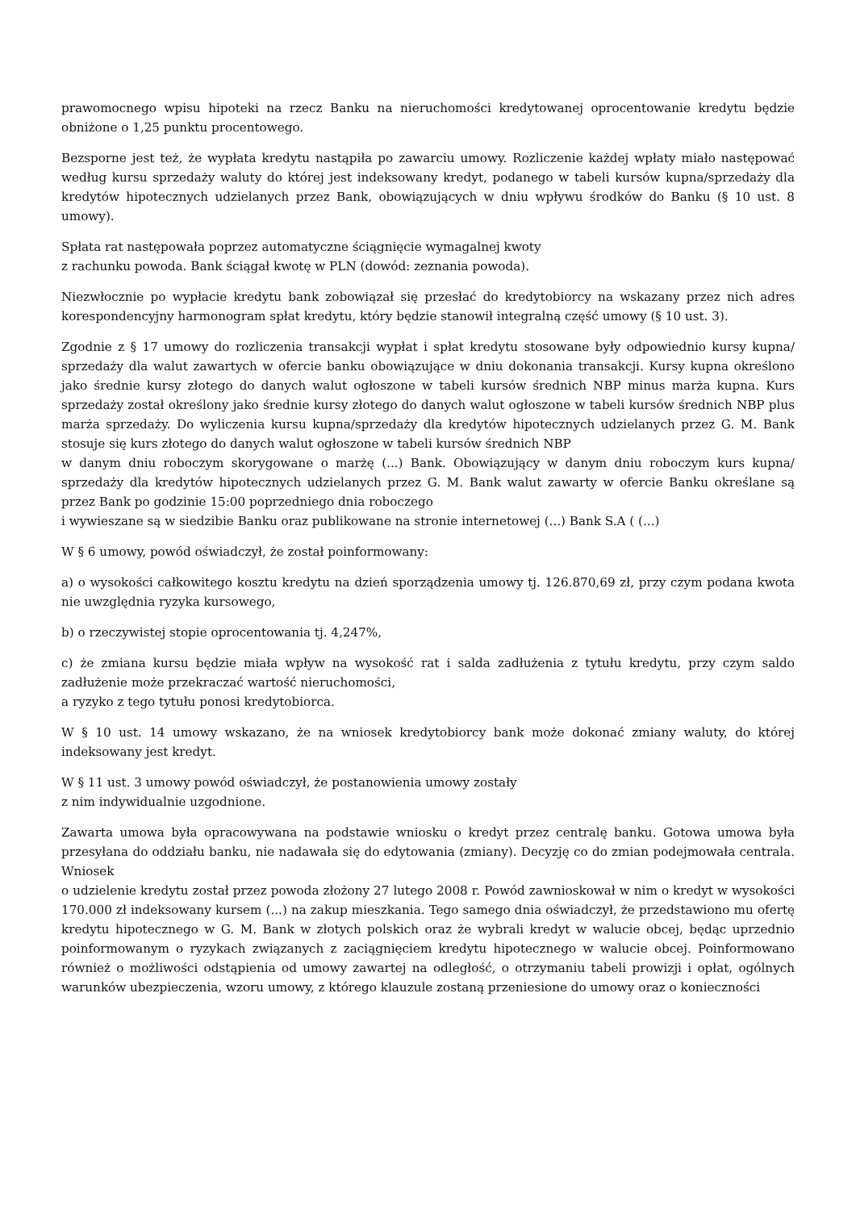prawomocnego wpisu hipoteki na rzecz Banku na nieruchomości kredytowanej oprocentowanie kredytu będzie obniżone o 1,25 punktu procentowego.
Bezsporne jest też, że wypłata kredytu nastąpiła po zawarciu umowy. Rozliczenie każdej wpłaty miało następować według kursu sprzedaży waluty do której jest indeksowany kredyt, podanego w tabeli kursów kupna/sprzedaży dla kredytów hipotecznych udzielanych przez Bank, obowiązujących w dniu wpływu środków do Banku (§ 10 ust. 8 umowy).
Spłata rat następowała poprzez automatyczne ściągnięcie wymagalnej kwoty
z rachunku powoda. Bank ściągał kwotę w PLN (dowód: zeznania powoda).
Niezwłocznie po wypłacie kredytu bank zobowiązał się przesłać do kredytobiorcy na wskazany przez nich adres korespondencyjny harmonogram spłat kredytu, który będzie stanowił integralną część umowy (§ 10 ust. 3).
Zgodnie z § 17 umowy do rozliczenia transakcji wypłat i spłat kredytu stosowane były odpowiednio kursy kupna/ sprzedaży dla walut zawartych w ofercie banku obowiązujące w dniu dokonania transakcji. Kursy kupna określono jako średnie kursy złotego do danych walut ogłoszone w tabeli kursów średnich NBP minus marża kupna. Kurs sprzedaży został określony jako średnie kursy złotego do danych walut ogłoszone w tabeli kursów średnich NBP plus marża sprzedaży. Do wyliczenia kursu kupna/sprzedaży dla kredytów hipotecznych udzielanych przez G. M. Bank stosuje się kurs złotego do danych walut ogłoszone w tabeli kursów średnich NBP
w danym dniu roboczym skorygowane o marżę (...) Bank. Obowiązujący w danym dniu roboczym kurs kupna/ sprzedaży dla kredytów hipotecznych udzielanych przez G. M. Bank walut zawarty w ofercie Banku określane są przez Bank po godzinie 15:00 poprzedniego dnia roboczego
i wywieszane są w siedzibie Banku oraz publikowane na stronie internetowej (...) Bank S.A ( (...)
W § 6 umowy, powód oświadczył, że został poinformowany:
a) o wysokości całkowitego kosztu kredytu na dzień sporządzenia umowy tj. 126.870,69 zł, przy czym podana kwota nie uwzględnia ryzyka kursowego,
b) o rzeczywistej stopie oprocentowania tj. 4,247%,
c) że zmiana kursu będzie miała wpływ na wysokość rat i salda zadłużenia z tytułu kredytu, przy czym saldo zadłużenie może przekraczać wartość nieruchomości,
a ryzyko z tego tytułu ponosi kredytobiorca.
W § 10 ust. 14 umowy wskazano, że na wniosek kredytobiorcy bank może dokonać zmiany waluty, do której indeksowany jest kredyt.
W § 11 ust. 3 umowy powód oświadczył, że postanowienia umowy zostały
z nim indywidualnie uzgodnione.
Zawarta umowa była opracowywana na podstawie wniosku o kredyt przez centralę banku. Gotowa umowa była przesyłana do oddziału banku, nie nadawała się do edytowania (zmiany). Decyzję co do zmian podejmowała centrala. Wniosek
o udzielenie kredytu został przez powoda złożony 27 lutego 2008 r. Powód zawnioskował w nim o kredyt w wysokości 170.000 zł indeksowany kursem (...) na zakup mieszkania. Tego samego dnia oświadczył, że przedstawiono mu ofertę kredytu hipotecznego w G. M. Bank w złotych polskich oraz że wybrali kredyt w walucie obcej, będąc uprzednio poinformowanym o ryzykach związanych z zaciągnięciem kredytu hipotecznego w walucie obcej. Poinformowano również o możliwości odstąpienia od umowy zawartej na odległość, o otrzymaniu tabeli prowizji i opłat, ogólnych warunków ubezpieczenia, wzoru umowy, z którego klauzule zostaną przeniesione do umowy oraz o konieczności